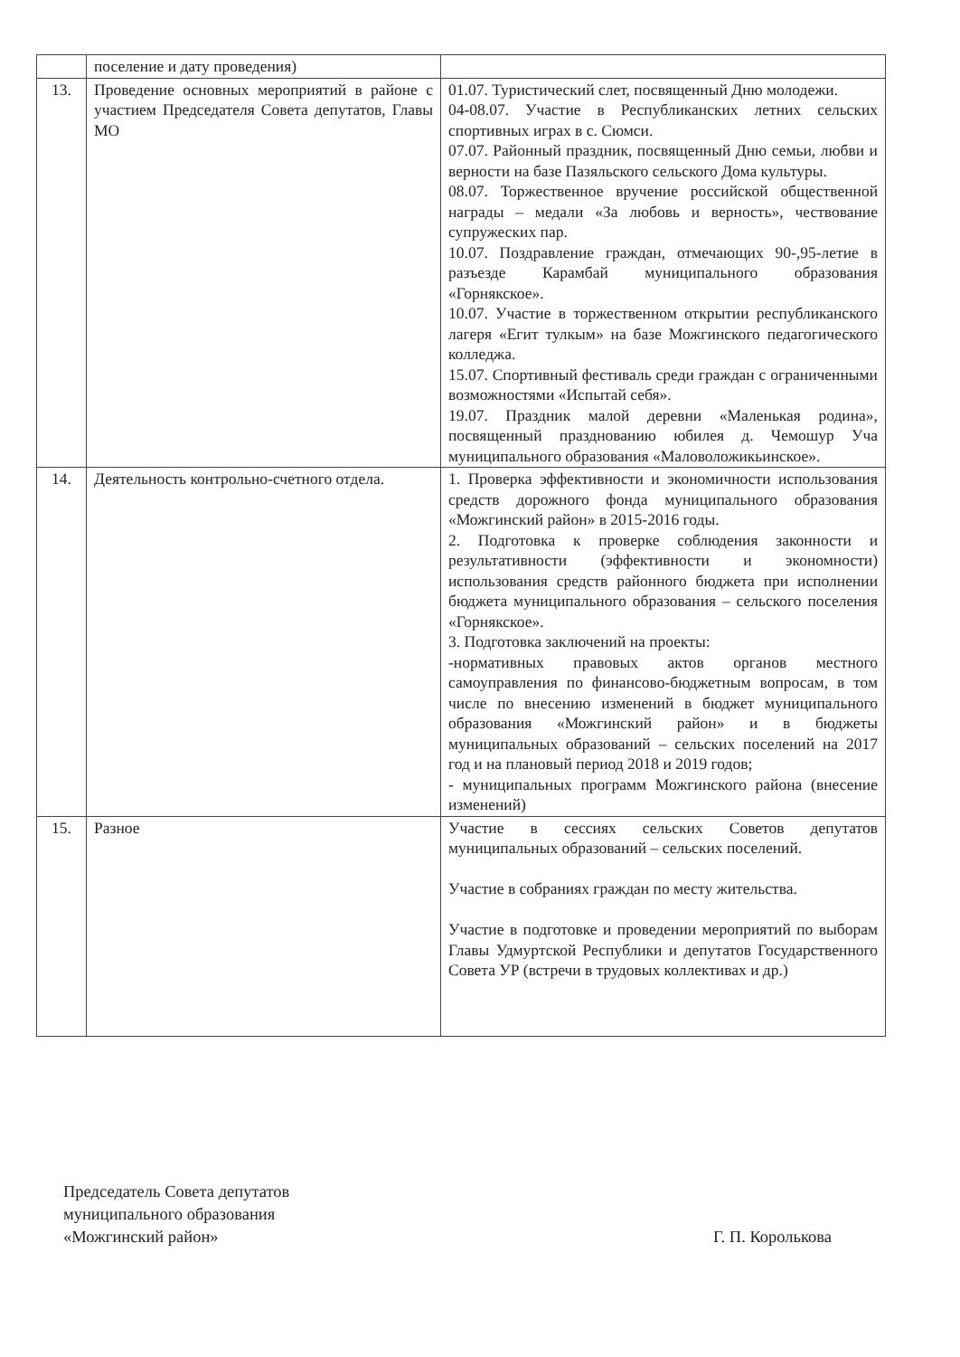| | поселение и дату проведения) | |
| 13. | Проведение основных мероприятий в районе с участием Председателя Совета депутатов, Главы МО | 01.07. Туристический слет, посвященный Дню молодежи. 04-08.07. Участие в Республиканских летних сельских спортивных играх в с. Сюмси. 07.07. Районный праздник, посвященный Дню семьи, любви и верности на базе Пазяльского сельского Дома культуры. 08.07. Торжественное вручение российской общественной награды – медали «За любовь и верность», чествование супружеских пар. 10.07. Поздравление граждан, отмечающих 90-,95-летие в разъезде Карамбай муниципального образования «Горнякское». 10.07. Участие в торжественном открытии республиканского лагеря «Егит тулкым» на базе Можгинского педагогического колледжа. 15.07. Спортивный фестиваль среди граждан с ограниченными возможностями «Испытай себя». 19.07. Праздник малой деревни «Маленькая родина», посвященный празднованию юбилея д. Чемошур Уча муниципального образования «Маловоложикьинское». |
| 14. | Деятельность контрольно-счетного отдела. | 1. Проверка эффективности и экономичности использования средств дорожного фонда муниципального образования «Можгинский район» в 2015-2016 годы. 2. Подготовка к проверке соблюдения законности и результативности (эффективности и экономности) использования средств районного бюджета при исполнении бюджета муниципального образования – сельского поселения «Горнякское». 3. Подготовка заключений на проекты: -нормативных правовых актов органов местного самоуправления по финансово-бюджетным вопросам, в том числе по внесению изменений в бюджет муниципального образования «Можгинский район» и в бюджеты муниципальных образований – сельских поселений на 2017 год и на плановый период 2018 и 2019 годов; - муниципальных программ Можгинского района (внесение изменений) |
| 15. | Разное | Участие в сессиях сельских Советов депутатов муниципальных образований – сельских поселений. Участие в собраниях граждан по месту жительства. Участие в подготовке и проведении мероприятий по выборам Главы Удмуртской Республики и депутатов Государственного Совета УР (встречи в трудовых коллективах и др.) |
Председатель Совета депутатов
муниципального образования
«Можгинский район»
Г. П. Королькова